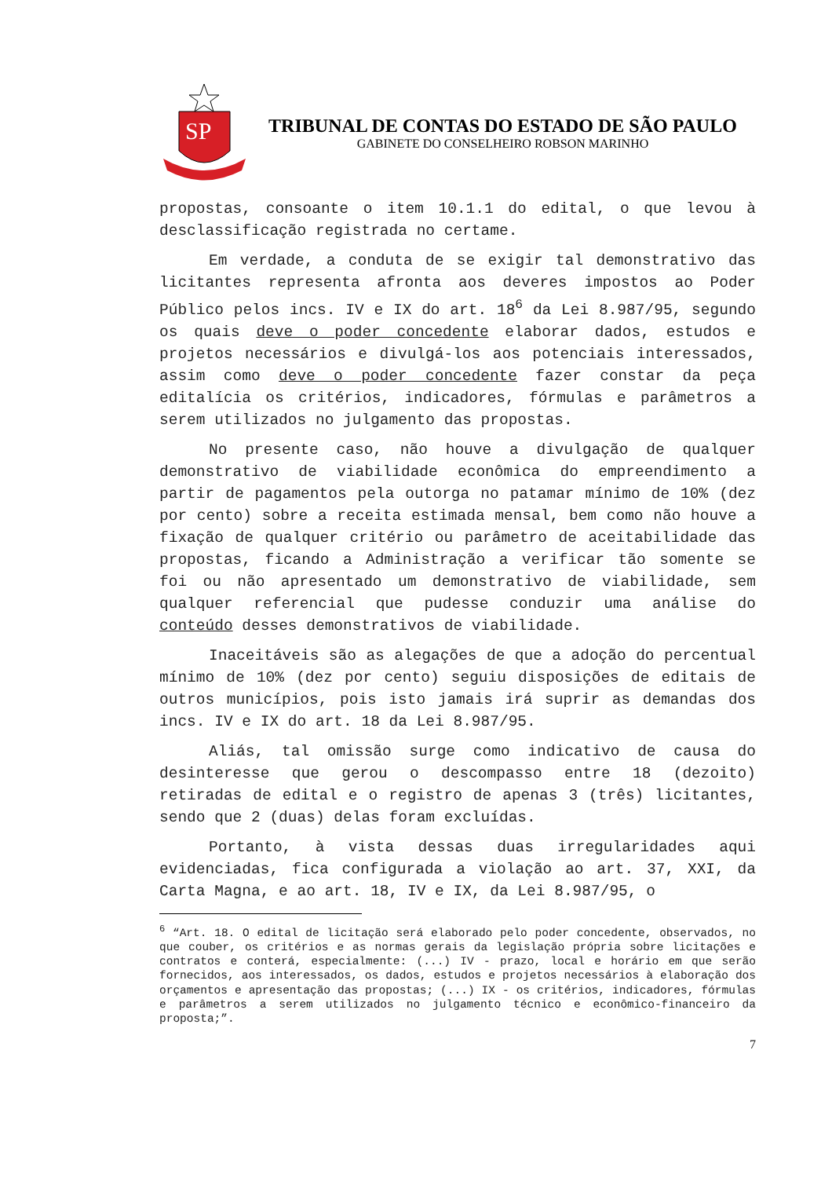SP
TRIBUNAL DE CONTAS DO ESTADO DE SÃO PAULO
GABINETE DO CONSELHEIRO ROBSON MARINHO
propostas, consoante o item 10.1.1 do edital, o que levou à desclassificação registrada no certame.
Em verdade, a conduta de se exigir tal demonstrativo das licitantes representa afronta aos deveres impostos ao Poder Público pelos incs. IV e IX do art. 18<sup>6</sup> da Lei 8.987/95, segundo os quais deve o poder concedente elaborar dados, estudos e projetos necessários e divulgá-los aos potenciais interessados, assim como deve o poder concedente fazer constar da peça editalícia os critérios, indicadores, fórmulas e parâmetros a serem utilizados no julgamento das propostas.
No presente caso, não houve a divulgação de qualquer demonstrativo de viabilidade econômica do empreendimento a partir de pagamentos pela outorga no patamar mínimo de 10% (dez por cento) sobre a receita estimada mensal, bem como não houve a fixação de qualquer critério ou parâmetro de aceitabilidade das propostas, ficando a Administração a verificar tão somente se foi ou não apresentado um demonstrativo de viabilidade, sem qualquer referencial que pudesse conduzir uma análise do conteúdo desses demonstrativos de viabilidade.
Inaceitáveis são as alegações de que a adoção do percentual mínimo de 10% (dez por cento) seguiu disposições de editais de outros municípios, pois isto jamais irá suprir as demandas dos incs. IV e IX do art. 18 da Lei 8.987/95.
Aliás, tal omissão surge como indicativo de causa do desinteresse que gerou o descompasso entre 18 (dezoito) retiradas de edital e o registro de apenas 3 (três) licitantes, sendo que 2 (duas) delas foram excluídas.
Portanto, à vista dessas duas irregularidades aqui evidenciadas, fica configurada a violação ao art. 37, XXI, da Carta Magna, e ao art. 18, IV e IX, da Lei 8.987/95, o
<sup>6</sup> “Art. 18. O edital de licitação será elaborado pelo poder concedente, observados, no que couber, os critérios e as normas gerais da legislação própria sobre licitações e contratos e conterá, especialmente: (...) IV - prazo, local e horário em que serão fornecidos, aos interessados, os dados, estudos e projetos necessários à elaboração dos orçamentos e apresentação das propostas; (...) IX - os critérios, indicadores, fórmulas e parâmetros a serem utilizados no julgamento técnico e econômico-financeiro da proposta;”.
7